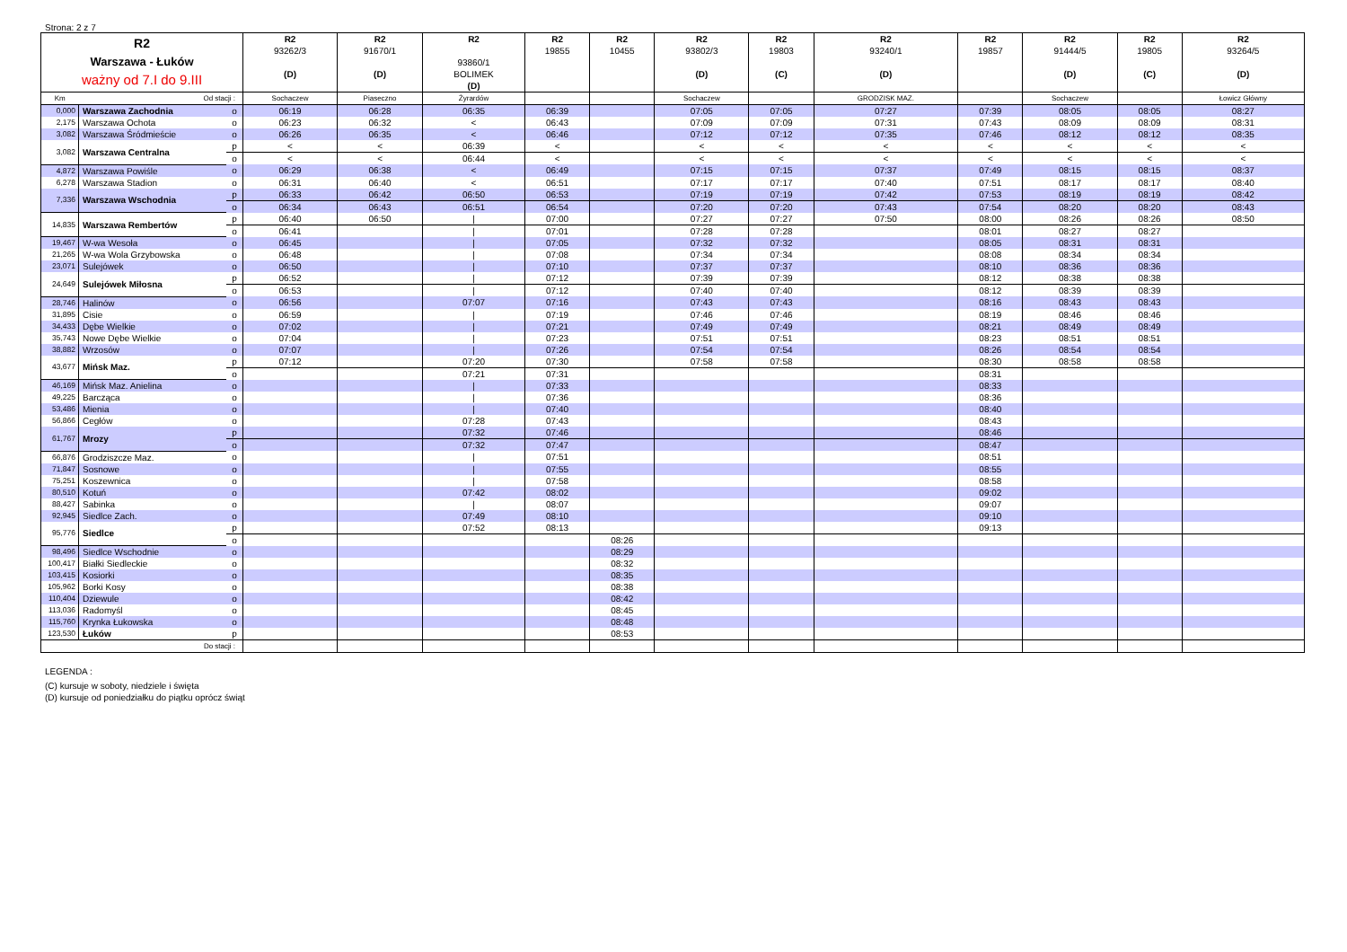Strona: 2 z 7
| R2 Warszawa - Łuków ważny od 7.I do 9.III | | | R2 93262/3 (D) | R2 91670/1 (D) | R2 93860/1 BOLIMEK (D) | R2 19855 | R2 10455 | R2 93802/3 (D) | R2 19803 (C) | R2 93240/1 (D) | R2 19857 | R2 91444/5 (D) | R2 19805 (C) | R2 93264/5 (D) |
| --- | --- | --- | --- | --- | --- | --- | --- | --- | --- | --- | --- | --- | --- | --- |
| Km | Od stacji : | | Sochaczew | Piaseczno | Żyrardów | | | Sochaczew | | GRODZISK MAZ. | | Sochaczew | | Łowicz Główny |
| 0,000 | Warszawa Zachodnia | o | 06:19 | 06:28 | 06:35 | 06:39 | | 07:05 | 07:05 | 07:27 | 07:39 | 08:05 | 08:05 | 08:27 |
| 2,175 | Warszawa Ochota | o | 06:23 | 06:32 | < | 06:43 | | 07:09 | 07:09 | 07:31 | 07:43 | 08:09 | 08:09 | 08:31 |
| 3,082 | Warszawa Śródmieście | o | 06:26 | 06:35 | < | 06:46 | | 07:12 | 07:12 | 07:35 | 07:46 | 08:12 | 08:12 | 08:35 |
| 3,082 | Warszawa Centralna | p | < | < | 06:39 | < | | < | < | < | < | < | < | < |
| | | o | < | < | 06:44 | < | | < | < | < | < | < | < | < |
| 4,872 | Warszawa Powiśle | o | 06:29 | 06:38 | < | 06:49 | | 07:15 | 07:15 | 07:37 | 07:49 | 08:15 | 08:15 | 08:37 |
| 6,278 | Warszawa Stadion | o | 06:31 | 06:40 | < | 06:51 | | 07:17 | 07:17 | 07:40 | 07:51 | 08:17 | 08:17 | 08:40 |
| 7,336 | Warszawa Wschodnia | p | 06:33 | 06:42 | 06:50 | 06:53 | | 07:19 | 07:19 | 07:42 | 07:53 | 08:19 | 08:19 | 08:42 |
| | | o | 06:34 | 06:43 | 06:51 | 06:54 | | 07:20 | 07:20 | 07:43 | 07:54 | 08:20 | 08:20 | 08:43 |
| 14,835 | Warszawa Rembertów | p | 06:40 | 06:50 | / | 07:00 | | 07:27 | 07:27 | 07:50 | 08:00 | 08:26 | 08:26 | 08:50 |
| | | o | 06:41 | | / | 07:01 | | 07:28 | 07:28 | | 08:01 | 08:27 | 08:27 | |
| 19,467 | W-wa Wesoła | o | 06:45 | | / | 07:05 | | 07:32 | 07:32 | | 08:05 | 08:31 | 08:31 | |
| 21,265 | W-wa Wola Grzybowska | o | 06:48 | | / | 07:08 | | 07:34 | 07:34 | | 08:08 | 08:34 | 08:34 | |
| 23,071 | Sulejówek | o | 06:50 | | / | 07:10 | | 07:37 | 07:37 | | 08:10 | 08:36 | 08:36 | |
| 24,649 | Sulejówek Miłosna | p | 06:52 | | / | 07:12 | | 07:39 | 07:39 | | 08:12 | 08:38 | 08:38 | |
| | | o | 06:53 | | / | 07:12 | | 07:40 | 07:40 | | 08:12 | 08:39 | 08:39 | |
| 28,746 | Halinów | o | 06:56 | | 07:07 | 07:16 | | 07:43 | 07:43 | | 08:16 | 08:43 | 08:43 | |
| 31,895 | Cisie | o | 06:59 | | / | 07:19 | | 07:46 | 07:46 | | 08:19 | 08:46 | 08:46 | |
| 34,433 | Dębe Wielkie | o | 07:02 | | / | 07:21 | | 07:49 | 07:49 | | 08:21 | 08:49 | 08:49 | |
| 35,743 | Nowe Dębe Wielkie | o | 07:04 | | / | 07:23 | | 07:51 | 07:51 | | 08:23 | 08:51 | 08:51 | |
| 38,882 | Wrzosów | o | 07:07 | | / | 07:26 | | 07:54 | 07:54 | | 08:26 | 08:54 | 08:54 | |
| 43,677 | Mińsk Maz. | p | 07:12 | | 07:20 | 07:30 | | 07:58 | 07:58 | | 08:30 | 08:58 | 08:58 | |
| | | o | | | 07:21 | 07:31 | | | | | 08:31 | | | |
| 46,169 | Mińsk Maz. Anielina | o | | | / | 07:33 | | | | | 08:33 | | | |
| 49,225 | Barcząca | o | | | / | 07:36 | | | | | 08:36 | | | |
| 53,486 | Mienia | o | | | / | 07:40 | | | | | 08:40 | | | |
| 56,866 | Cegłów | o | | | 07:28 | 07:43 | | | | | 08:43 | | | |
| 61,767 | Mrozy | p | | | 07:32 | 07:46 | | | | | 08:46 | | | |
| | | o | | | 07:32 | 07:47 | | | | | 08:47 | | | |
| 66,876 | Grodziszcze Maz. | o | | | / | 07:51 | | | | | 08:51 | | | |
| 71,847 | Sosnowe | o | | | / | 07:55 | | | | | 08:55 | | | |
| 75,251 | Koszewnica | o | | | / | 07:58 | | | | | 08:58 | | | |
| 80,510 | Kotuń | o | | | 07:42 | 08:02 | | | | | 09:02 | | | |
| 88,427 | Sabinka | o | | | / | 08:07 | | | | | 09:07 | | | |
| 92,945 | Siedlce Zach. | o | | | 07:49 | 08:10 | | | | | 09:10 | | | |
| 95,776 | Siedlce | p | | | 07:52 | 08:13 | | | | | 09:13 | | | |
| | | o | | | | | 08:26 | | | | | | | |
| 98,496 | Siedlce Wschodnie | o | | | | | 08:29 | | | | | | | |
| 100,417 | Białki Siedleckie | o | | | | | 08:32 | | | | | | | |
| 103,415 | Kosiorki | o | | | | | 08:35 | | | | | | | |
| 105,962 | Borki Kosy | o | | | | | 08:38 | | | | | | | |
| 110,404 | Dziewule | o | | | | | 08:42 | | | | | | | |
| 113,036 | Radomyśl | o | | | | | 08:45 | | | | | | | |
| 115,760 | Krynka Łukowska | o | | | | | 08:48 | | | | | | | |
| 123,530 | Łuków | p | | | | | 08:53 | | | | | | | |
| Do stacji : | | | | | | | | | | | | | | |
LEGENDA :
(C) kursuje w soboty, niedziele i święta
(D) kursuje od poniedziałku do piątku oprócz świąt